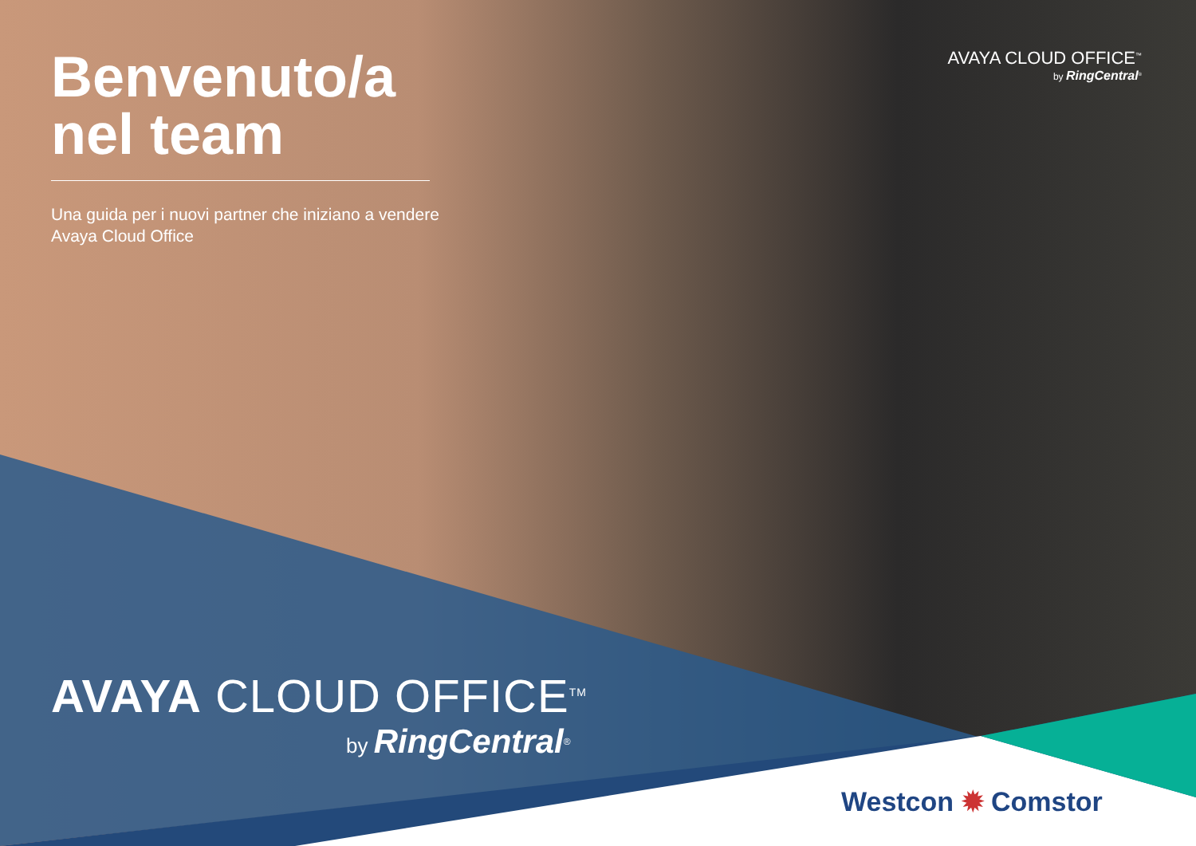AVAYA CLOUD OFFICE<sup>™</sup>
by RingCentral<sup>®</sup>
Benvenuto/a nel team
Una guida per i nuovi partner che iniziano a vendere Avaya Cloud Office
AVAYA CLOUD OFFICE<sup>TM</sup>
by RingCentral<sup>®</sup>
Westcon ✹ Comstor